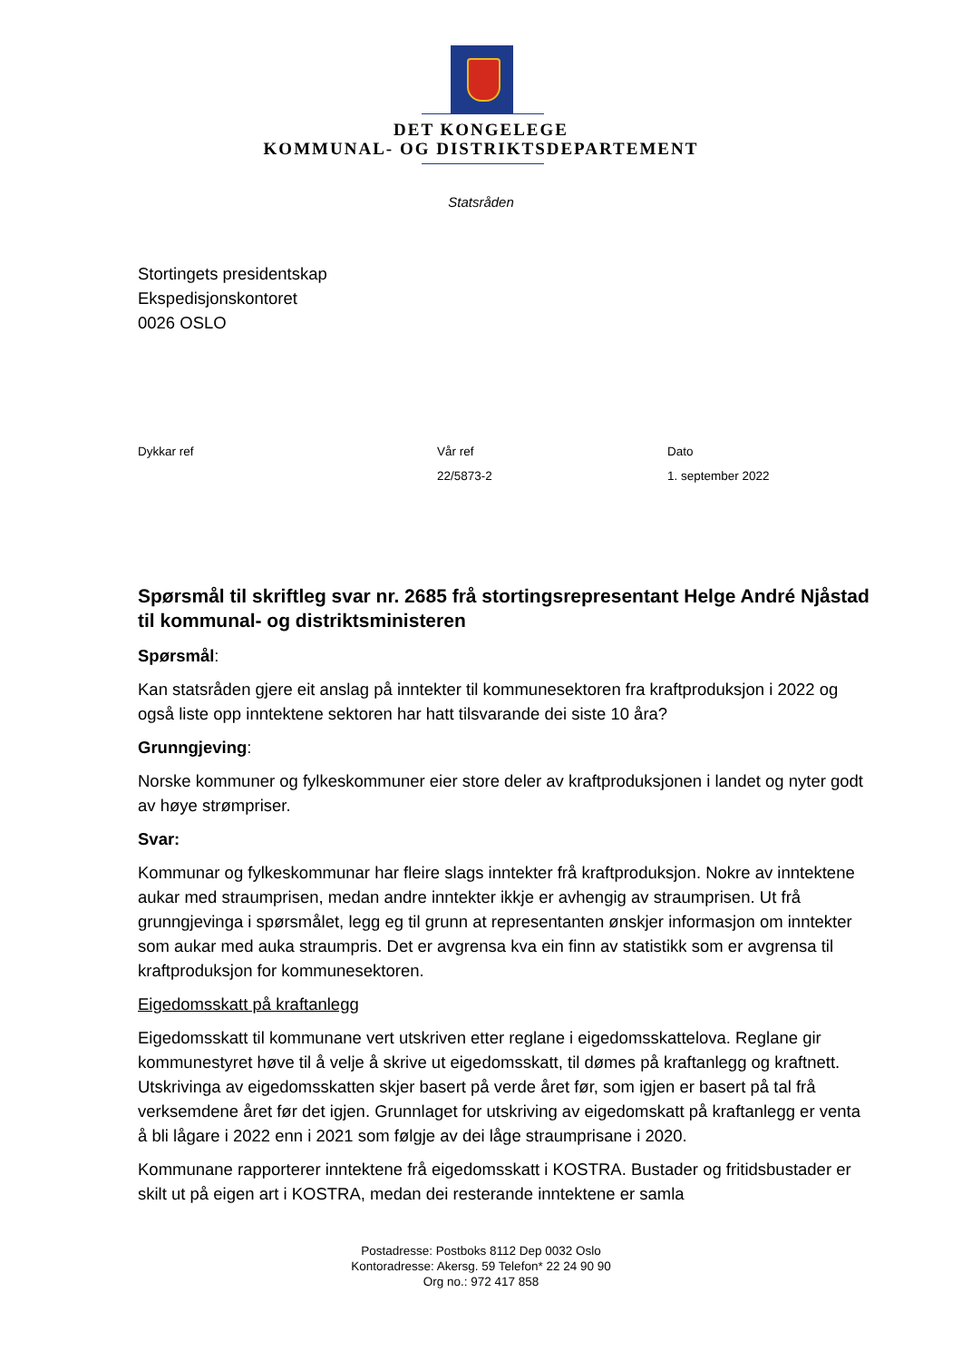DET KONGELEGE
KOMMUNAL- OG DISTRIKTSDEPARTEMENT
Statsråden
Stortingets presidentskap
Ekspedisjonskontoret
0026 OSLO
Dykkar ref Vår ref
22/5873-2
Dato
1. september 2022
Spørsmål til skriftleg svar nr. 2685 frå stortingsrepresentant Helge André Njåstad til kommunal- og distriktsministeren
Spørsmål:
Kan statsråden gjere eit anslag på inntekter til kommunesektoren fra kraftproduksjon i 2022 og også liste opp inntektene sektoren har hatt tilsvarande dei siste 10 åra?
Grunngjeving:
Norske kommuner og fylkeskommuner eier store deler av kraftproduksjonen i landet og nyter godt av høye strømpriser.
Svar:
Kommunar og fylkeskommunar har fleire slags inntekter frå kraftproduksjon. Nokre av inntektene aukar med straumprisen, medan andre inntekter ikkje er avhengig av straumprisen. Ut frå grunngjevinga i spørsmålet, legg eg til grunn at representanten ønskjer informasjon om inntekter som aukar med auka straumpris. Det er avgrensa kva ein finn av statistikk som er avgrensa til kraftproduksjon for kommunesektoren.
Eigedomsskatt på kraftanlegg
Eigedomsskatt til kommunane vert utskriven etter reglane i eigedomsskattelova. Reglane gir kommunestyret høve til å velje å skrive ut eigedomsskatt, til dømes på kraftanlegg og kraftnett. Utskrivinga av eigedomsskatten skjer basert på verde året før, som igjen er basert på tal frå verksemdene året før det igjen. Grunnlaget for utskriving av eigedomskatt på kraftanlegg er venta å bli lågare i 2022 enn i 2021 som følgje av dei låge straumprisane i 2020.
Kommunane rapporterer inntektene frå eigedomsskatt i KOSTRA. Bustader og fritidsbustader er skilt ut på eigen art i KOSTRA, medan dei resterande inntektene er samla
Postadresse: Postboks 8112 Dep 0032 Oslo
Kontoradresse: Akersg. 59 Telefon* 22 24 90 90
Org no.: 972 417 858